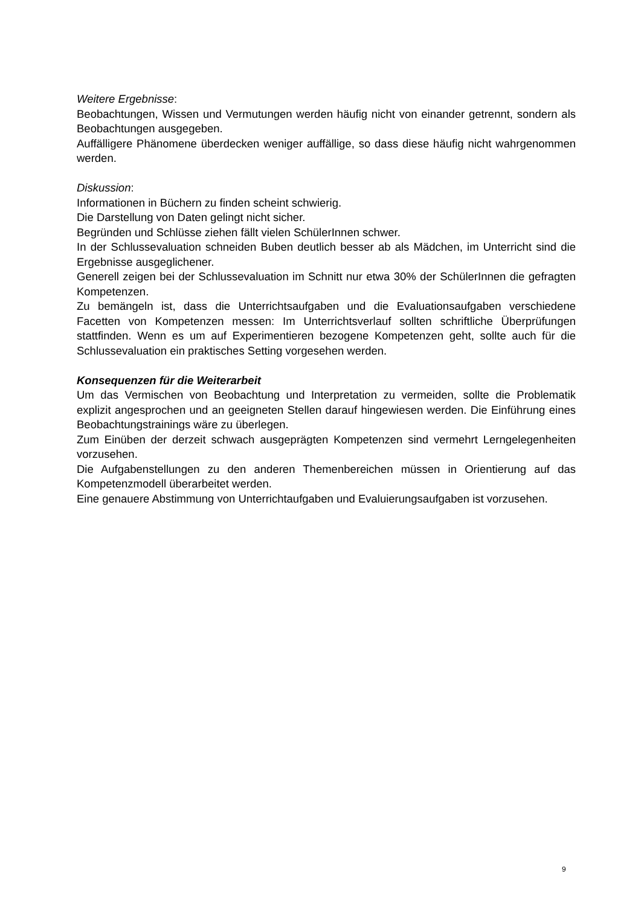Weitere Ergebnisse:
Beobachtungen, Wissen und Vermutungen werden häufig nicht von einander getrennt, sondern als Beobachtungen ausgegeben.
Auffälligere Phänomene überdecken weniger auffällige, so dass diese häufig nicht wahrgenommen werden.
Diskussion:
Informationen in Büchern zu finden scheint schwierig.
Die Darstellung von Daten gelingt nicht sicher.
Begründen und Schlüsse ziehen fällt vielen SchülerInnen schwer.
In der Schlussevaluation schneiden Buben deutlich besser ab als Mädchen, im Unterricht sind die Ergebnisse ausgeglichener.
Generell zeigen bei der Schlussevaluation im Schnitt nur etwa 30% der SchülerInnen die gefragten Kompetenzen.
Zu bemängeln ist, dass die Unterrichtsaufgaben und die Evaluationsaufgaben verschiedene Facetten von Kompetenzen messen: Im Unterrichtsverlauf sollten schriftliche Überprüfungen stattfinden. Wenn es um auf Experimentieren bezogene Kompetenzen geht, sollte auch für die Schlussevaluation ein praktisches Setting vorgesehen werden.
Konsequenzen für die Weiterarbeit
Um das Vermischen von Beobachtung und Interpretation zu vermeiden, sollte die Problematik explizit angesprochen und an geeigneten Stellen darauf hingewiesen werden. Die Einführung eines Beobachtungstrainings wäre zu überlegen.
Zum Einüben der derzeit schwach ausgeprägten Kompetenzen sind vermehrt Lerngelegenheiten vorzusehen.
Die Aufgabenstellungen zu den anderen Themenbereichen müssen in Orientierung auf das Kompetenzmodell überarbeitet werden.
Eine genauere Abstimmung von Unterrichtaufgaben und Evaluierungsaufgaben ist vorzusehen.
9